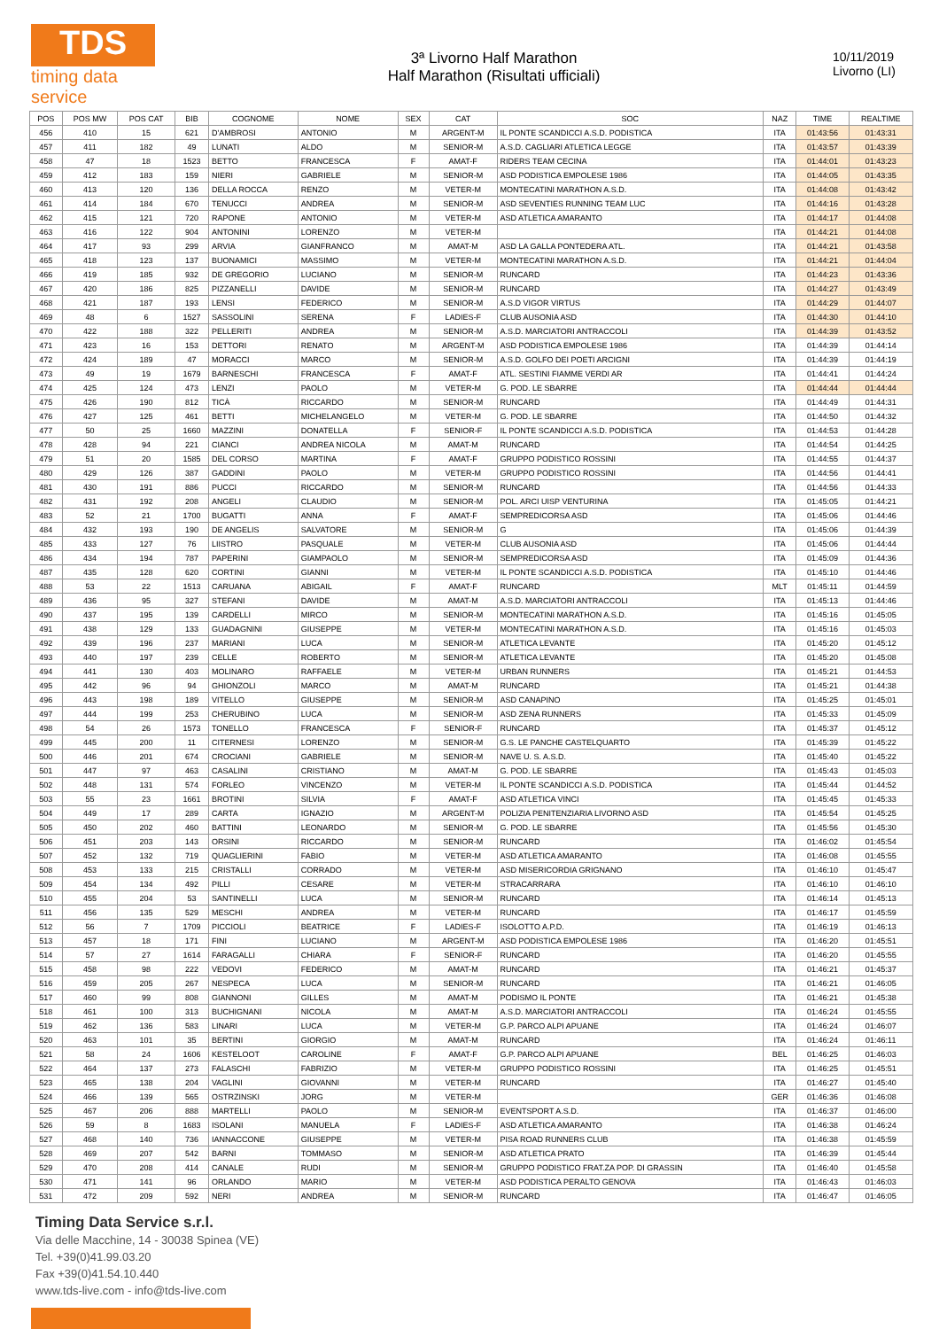TDS
timing data service
3ª Livorno Half Marathon
Half Marathon (Risultati ufficiali)
10/11/2019
Livorno (LI)
| POS | POS MW | POS CAT | BIB | COGNOME | NOME | SEX | CAT | SOC | NAZ | TIME | REALTIME |
| --- | --- | --- | --- | --- | --- | --- | --- | --- | --- | --- | --- |
| 456 | 410 | 15 | 621 | D'AMBROSI | ANTONIO | M | ARGENT-M | IL PONTE SCANDICCI A.S.D. PODISTICA | ITA | 01:43:56 | 01:43:31 |
| 457 | 411 | 182 | 49 | LUNATI | ALDO | M | SENIOR-M | A.S.D. CAGLIARI ATLETICA LEGGE | ITA | 01:43:57 | 01:43:39 |
| 458 | 47 | 18 | 1523 | BETTO | FRANCESCA | F | AMAT-F | RIDERS TEAM CECINA | ITA | 01:44:01 | 01:43:23 |
| 459 | 412 | 183 | 159 | NIERI | GABRIELE | M | SENIOR-M | ASD PODISTICA EMPOLESE 1986 | ITA | 01:44:05 | 01:43:35 |
| 460 | 413 | 120 | 136 | DELLA ROCCA | RENZO | M | VETER-M | MONTECATINI MARATHON A.S.D. | ITA | 01:44:08 | 01:43:42 |
| 461 | 414 | 184 | 670 | TENUCCI | ANDREA | M | SENIOR-M | ASD SEVENTIES RUNNING TEAM LUC | ITA | 01:44:16 | 01:43:28 |
| 462 | 415 | 121 | 720 | RAPONE | ANTONIO | M | VETER-M | ASD ATLETICA AMARANTO | ITA | 01:44:17 | 01:44:08 |
| 463 | 416 | 122 | 904 | ANTONINI | LORENZO | M | VETER-M | | ITA | 01:44:21 | 01:44:08 |
| 464 | 417 | 93 | 299 | ARVIA | GIANFRANCO | M | AMAT-M | ASD LA GALLA PONTEDERA ATL. | ITA | 01:44:21 | 01:43:58 |
| 465 | 418 | 123 | 137 | BUONAMICI | MASSIMO | M | VETER-M | MONTECATINI MARATHON A.S.D. | ITA | 01:44:21 | 01:44:04 |
| 466 | 419 | 185 | 932 | DE GREGORIO | LUCIANO | M | SENIOR-M | RUNCARD | ITA | 01:44:23 | 01:43:36 |
| 467 | 420 | 186 | 825 | PIZZANELLI | DAVIDE | M | SENIOR-M | RUNCARD | ITA | 01:44:27 | 01:43:49 |
| 468 | 421 | 187 | 193 | LENSI | FEDERICO | M | SENIOR-M | A.S.D VIGOR VIRTUS | ITA | 01:44:29 | 01:44:07 |
| 469 | 48 | 6 | 1527 | SASSOLINI | SERENA | F | LADIES-F | CLUB AUSONIA ASD | ITA | 01:44:30 | 01:44:10 |
| 470 | 422 | 188 | 322 | PELLERITI | ANDREA | M | SENIOR-M | A.S.D. MARCIATORI ANTRACCOLI | ITA | 01:44:39 | 01:43:52 |
| 471 | 423 | 16 | 153 | DETTORI | RENATO | M | ARGENT-M | ASD PODISTICA EMPOLESE 1986 | ITA | 01:44:39 | 01:44:14 |
| 472 | 424 | 189 | 47 | MORACCI | MARCO | M | SENIOR-M | A.S.D. GOLFO DEI POETI ARCIGNI | ITA | 01:44:39 | 01:44:19 |
| 473 | 49 | 19 | 1679 | BARNESCHI | FRANCESCA | F | AMAT-F | ATL. SESTINI FIAMME VERDI AR | ITA | 01:44:41 | 01:44:24 |
| 474 | 425 | 124 | 473 | LENZI | PAOLO | M | VETER-M | G. POD. LE SBARRE | ITA | 01:44:44 | 01:44:44 |
| 475 | 426 | 190 | 812 | TICÀ | RICCARDO | M | SENIOR-M | RUNCARD | ITA | 01:44:49 | 01:44:31 |
| 476 | 427 | 125 | 461 | BETTI | MICHELANGELO | M | VETER-M | G. POD. LE SBARRE | ITA | 01:44:50 | 01:44:32 |
| 477 | 50 | 25 | 1660 | MAZZINI | DONATELLA | F | SENIOR-F | IL PONTE SCANDICCI A.S.D. PODISTICA | ITA | 01:44:53 | 01:44:28 |
| 478 | 428 | 94 | 221 | CIANCI | ANDREA NICOLA | M | AMAT-M | RUNCARD | ITA | 01:44:54 | 01:44:25 |
| 479 | 51 | 20 | 1585 | DEL CORSO | MARTINA | F | AMAT-F | GRUPPO PODISTICO ROSSINI | ITA | 01:44:55 | 01:44:37 |
| 480 | 429 | 126 | 387 | GADDINI | PAOLO | M | VETER-M | GRUPPO PODISTICO ROSSINI | ITA | 01:44:56 | 01:44:41 |
| 481 | 430 | 191 | 886 | PUCCI | RICCARDO | M | SENIOR-M | RUNCARD | ITA | 01:44:56 | 01:44:33 |
| 482 | 431 | 192 | 208 | ANGELI | CLAUDIO | M | SENIOR-M | POL. ARCI UISP VENTURINA | ITA | 01:45:05 | 01:44:21 |
| 483 | 52 | 21 | 1700 | BUGATTI | ANNA | F | AMAT-F | SEMPREDICORSA ASD | ITA | 01:45:06 | 01:44:46 |
| 484 | 432 | 193 | 190 | DE ANGELIS | SALVATORE | M | SENIOR-M | G | ITA | 01:45:06 | 01:44:39 |
| 485 | 433 | 127 | 76 | LIISTRO | PASQUALE | M | VETER-M | CLUB AUSONIA ASD | ITA | 01:45:06 | 01:44:44 |
| 486 | 434 | 194 | 787 | PAPERINI | GIAMPAOLO | M | SENIOR-M | SEMPREDICORSA ASD | ITA | 01:45:09 | 01:44:36 |
| 487 | 435 | 128 | 620 | CORTINI | GIANNI | M | VETER-M | IL PONTE SCANDICCI A.S.D. PODISTICA | ITA | 01:45:10 | 01:44:46 |
| 488 | 53 | 22 | 1513 | CARUANA | ABIGAIL | F | AMAT-F | RUNCARD | MLT | 01:45:11 | 01:44:59 |
| 489 | 436 | 95 | 327 | STEFANI | DAVIDE | M | AMAT-M | A.S.D. MARCIATORI ANTRACCOLI | ITA | 01:45:13 | 01:44:46 |
| 490 | 437 | 195 | 139 | CARDELLI | MIRCO | M | SENIOR-M | MONTECATINI MARATHON A.S.D. | ITA | 01:45:16 | 01:45:05 |
| 491 | 438 | 129 | 133 | GUADAGNINI | GIUSEPPE | M | VETER-M | MONTECATINI MARATHON A.S.D. | ITA | 01:45:16 | 01:45:03 |
| 492 | 439 | 196 | 237 | MARIANI | LUCA | M | SENIOR-M | ATLETICA LEVANTE | ITA | 01:45:20 | 01:45:12 |
| 493 | 440 | 197 | 239 | CELLE | ROBERTO | M | SENIOR-M | ATLETICA LEVANTE | ITA | 01:45:20 | 01:45:08 |
| 494 | 441 | 130 | 403 | MOLINARO | RAFFAELE | M | VETER-M | URBAN RUNNERS | ITA | 01:45:21 | 01:44:53 |
| 495 | 442 | 96 | 94 | GHIONZOLI | MARCO | M | AMAT-M | RUNCARD | ITA | 01:45:21 | 01:44:38 |
| 496 | 443 | 198 | 189 | VITELLO | GIUSEPPE | M | SENIOR-M | ASD CANAPINO | ITA | 01:45:25 | 01:45:01 |
| 497 | 444 | 199 | 253 | CHERUBINO | LUCA | M | SENIOR-M | ASD ZENA RUNNERS | ITA | 01:45:33 | 01:45:09 |
| 498 | 54 | 26 | 1573 | TONELLO | FRANCESCA | F | SENIOR-F | RUNCARD | ITA | 01:45:37 | 01:45:12 |
| 499 | 445 | 200 | 11 | CITERNESI | LORENZO | M | SENIOR-M | G.S. LE PANCHE CASTELQUARTO | ITA | 01:45:39 | 01:45:22 |
| 500 | 446 | 201 | 674 | CROCIANI | GABRIELE | M | SENIOR-M | NAVE U. S. A.S.D. | ITA | 01:45:40 | 01:45:22 |
| 501 | 447 | 97 | 463 | CASALINI | CRISTIANO | M | AMAT-M | G. POD. LE SBARRE | ITA | 01:45:43 | 01:45:03 |
| 502 | 448 | 131 | 574 | FORLEO | VINCENZO | M | VETER-M | IL PONTE SCANDICCI A.S.D. PODISTICA | ITA | 01:45:44 | 01:44:52 |
| 503 | 55 | 23 | 1661 | BROTINI | SILVIA | F | AMAT-F | ASD ATLETICA VINCI | ITA | 01:45:45 | 01:45:33 |
| 504 | 449 | 17 | 289 | CARTA | IGNAZIO | M | ARGENT-M | POLIZIA PENITENZIARIA LIVORNO ASD | ITA | 01:45:54 | 01:45:25 |
| 505 | 450 | 202 | 460 | BATTINI | LEONARDO | M | SENIOR-M | G. POD. LE SBARRE | ITA | 01:45:56 | 01:45:30 |
| 506 | 451 | 203 | 143 | ORSINI | RICCARDO | M | SENIOR-M | RUNCARD | ITA | 01:46:02 | 01:45:54 |
| 507 | 452 | 132 | 719 | QUAGLIERINI | FABIO | M | VETER-M | ASD ATLETICA AMARANTO | ITA | 01:46:08 | 01:45:55 |
| 508 | 453 | 133 | 215 | CRISTALLI | CORRADO | M | VETER-M | ASD MISERICORDIA GRIGNANO | ITA | 01:46:10 | 01:45:47 |
| 509 | 454 | 134 | 492 | PILLI | CESARE | M | VETER-M | STRACARRARA | ITA | 01:46:10 | 01:46:10 |
| 510 | 455 | 204 | 53 | SANTINELLI | LUCA | M | SENIOR-M | RUNCARD | ITA | 01:46:14 | 01:45:13 |
| 511 | 456 | 135 | 529 | MESCHI | ANDREA | M | VETER-M | RUNCARD | ITA | 01:46:17 | 01:45:59 |
| 512 | 56 | 7 | 1709 | PICCIOLI | BEATRICE | F | LADIES-F | ISOLOTTO A.P.D. | ITA | 01:46:19 | 01:46:13 |
| 513 | 457 | 18 | 171 | FINI | LUCIANO | M | ARGENT-M | ASD PODISTICA EMPOLESE 1986 | ITA | 01:46:20 | 01:45:51 |
| 514 | 57 | 27 | 1614 | FARAGALLI | CHIARA | F | SENIOR-F | RUNCARD | ITA | 01:46:20 | 01:45:55 |
| 515 | 458 | 98 | 222 | VEDOVI | FEDERICO | M | AMAT-M | RUNCARD | ITA | 01:46:21 | 01:45:37 |
| 516 | 459 | 205 | 267 | NESPECA | LUCA | M | SENIOR-M | RUNCARD | ITA | 01:46:21 | 01:46:05 |
| 517 | 460 | 99 | 808 | GIANNONI | GILLES | M | AMAT-M | PODISMO IL PONTE | ITA | 01:46:21 | 01:45:38 |
| 518 | 461 | 100 | 313 | BUCHIGNANI | NICOLA | M | AMAT-M | A.S.D. MARCIATORI ANTRACCOLI | ITA | 01:46:24 | 01:45:55 |
| 519 | 462 | 136 | 583 | LINARI | LUCA | M | VETER-M | G.P. PARCO ALPI APUANE | ITA | 01:46:24 | 01:46:07 |
| 520 | 463 | 101 | 35 | BERTINI | GIORGIO | M | AMAT-M | RUNCARD | ITA | 01:46:24 | 01:46:11 |
| 521 | 58 | 24 | 1606 | KESTELOOT | CAROLINE | F | AMAT-F | G.P. PARCO ALPI APUANE | BEL | 01:46:25 | 01:46:03 |
| 522 | 464 | 137 | 273 | FALASCHI | FABRIZIO | M | VETER-M | GRUPPO PODISTICO ROSSINI | ITA | 01:46:25 | 01:45:51 |
| 523 | 465 | 138 | 204 | VAGLINI | GIOVANNI | M | VETER-M | RUNCARD | ITA | 01:46:27 | 01:45:40 |
| 524 | 466 | 139 | 565 | OSTRZINSKI | JORG | M | VETER-M | | GER | 01:46:36 | 01:46:08 |
| 525 | 467 | 206 | 888 | MARTELLI | PAOLO | M | SENIOR-M | EVENTSPORT A.S.D. | ITA | 01:46:37 | 01:46:00 |
| 526 | 59 | 8 | 1683 | ISOLANI | MANUELA | F | LADIES-F | ASD ATLETICA AMARANTO | ITA | 01:46:38 | 01:46:24 |
| 527 | 468 | 140 | 736 | IANNACCONE | GIUSEPPE | M | VETER-M | PISA ROAD RUNNERS CLUB | ITA | 01:46:38 | 01:45:59 |
| 528 | 469 | 207 | 542 | BARNI | TOMMASO | M | SENIOR-M | ASD ATLETICA PRATO | ITA | 01:46:39 | 01:45:44 |
| 529 | 470 | 208 | 414 | CANALE | RUDI | M | SENIOR-M | GRUPPO PODISTICO FRAT.ZA POP. DI GRASSIN | ITA | 01:46:40 | 01:45:58 |
| 530 | 471 | 141 | 96 | ORLANDO | MARIO | M | VETER-M | ASD PODISTICA PERALTO GENOVA | ITA | 01:46:43 | 01:46:03 |
| 531 | 472 | 209 | 592 | NERI | ANDREA | M | SENIOR-M | RUNCARD | ITA | 01:46:47 | 01:46:05 |
Timing Data Service s.r.l.
Via delle Macchine, 14 - 30038 Spinea (VE)
Tel. +39(0)41.99.03.20
Fax +39(0)41.54.10.440
www.tds-live.com - info@tds-live.com